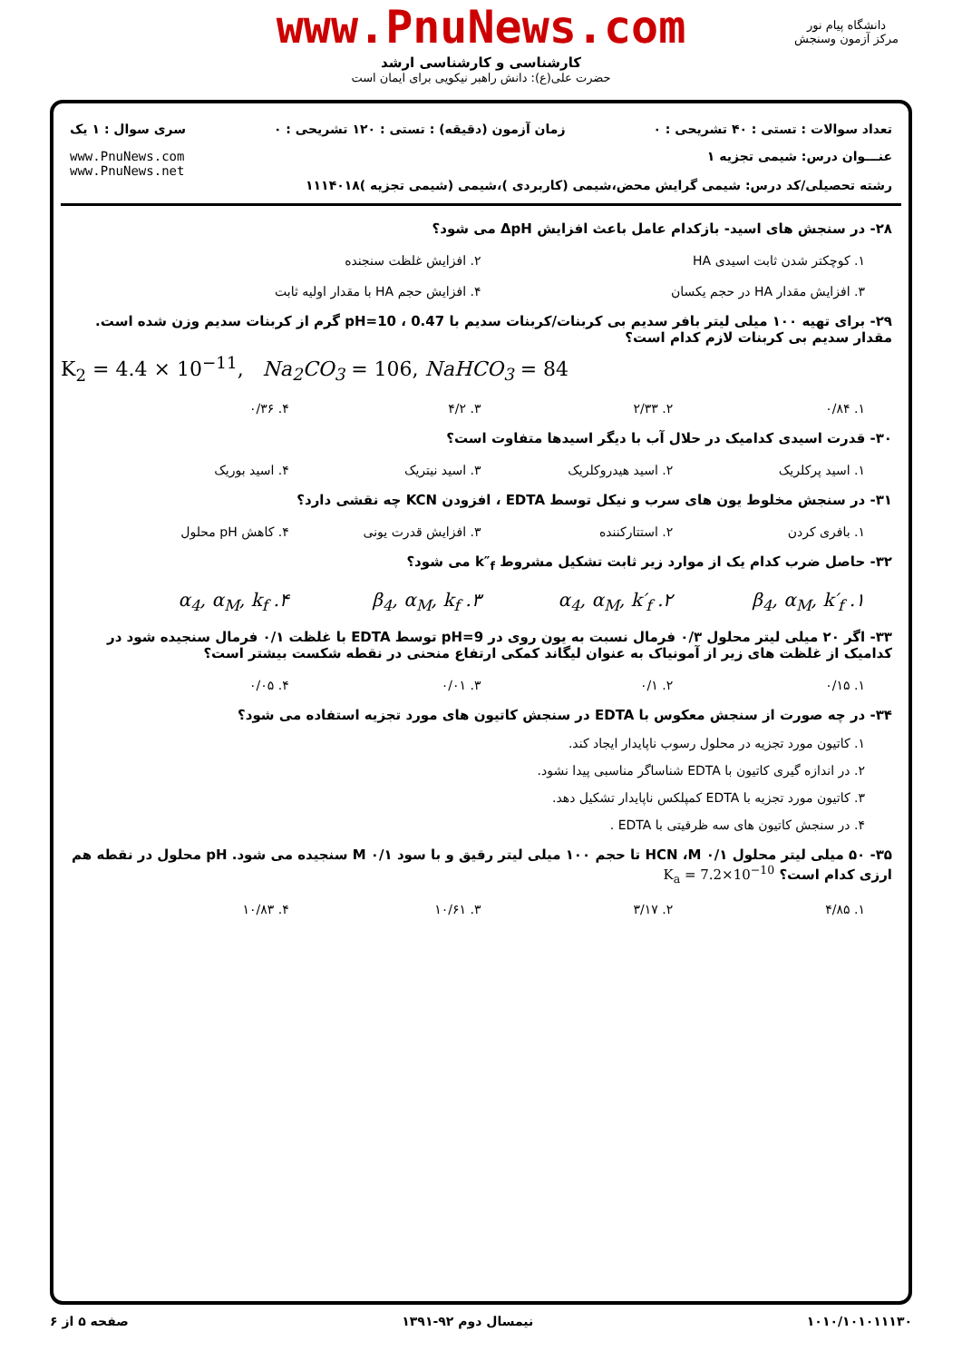www.PnuNews.com
کارشناسی و کارشناسی ارشد
حضرت علی(ع): دانش راهبر نیکویی برای ایمان است
دانشگاه پیام نور
مرکز آزمون وسنجش
تعداد سوالات : تستی : ۴۰ تشریحی : ۰ زمان آزمون (دقیقه) : تستی : ۱۲۰ تشریحی : ۰ سری سوال : ۱ یک
عنـــوان درس: شیمی تجزیه ۱
رشته تحصیلی/کد درس: شیمی گرایش محض،شیمی (کاربردی )،شیمی (شیمی تجزیه )۱۱۱۴۰۱۸ www.PnuNews.com
www.PnuNews.net
۲۸- در سنجش های اسید- بازکدام عامل باعث افزایش ΔpH می شود؟
۱. کوچکتر شدن ثابت اسیدی HA ۲. افزایش غلظت سنجنده
۳. افزایش مقدار HA در حجم یکسان ۴. افزایش حجم HA با مقدار اولیه ثابت
۲۹- برای تهیه ۱۰۰ میلی لیتر بافر سدیم بی کربنات/کربنات سدیم با pH=10 ، 0.47 گرم از کربنات سدیم وزن شده است. مقدار سدیم بی کربنات لازم کدام است؟
K<sub>2</sub> = 4.4 × 10<sup>−11</sup>, Na<sub>2</sub>CO<sub>3</sub> = 106, NaHCO<sub>3</sub> = 84
۱. ۰/۸۴ ۲. ۲/۳۳ ۳. ۴/۲ ۴. ۰/۳۶
۳۰- قدرت اسیدی کدامیک در حلال آب با دیگر اسیدها متفاوت است؟
۱. اسید پرکلریک ۲. اسید هیدروکلریک ۳. اسید نیتریک ۴. اسید بوریک
۳۱- در سنجش مخلوط یون های سرب و نیکل توسط EDTA ، افزودن KCN چه نقشی دارد؟
۱. بافری کردن ۲. استتارکننده ۳. افزایش قدرت یونی ۴. کاهش pH محلول
۳۲- حاصل ضرب کدام یک از موارد زیر ثابت تشکیل مشروط k″<sub>f</sub> می شود؟
۱. β<sub>4</sub>, α<sub>M</sub>, k′<sub>f</sub> ۲. α<sub>4</sub>, α<sub>M</sub>, k′<sub>f</sub> ۳. β<sub>4</sub>, α<sub>M</sub>, k<sub>f</sub> ۴. α<sub>4</sub>, α<sub>M</sub>, k<sub>f</sub>
۳۳- اگر ۲۰ میلی لیتر محلول ۰/۳ فرمال نسبت به یون روی در pH=9 توسط EDTA با غلظت ۰/۱ فرمال سنجیده شود در کدامیک از غلظت های زیر از آمونیاک به عنوان لیگاند کمکی ارتفاع منحنی در نقطه شکست بیشتر است؟
۱. ۰/۱۵ ۲. ۰/۱ ۳. ۰/۰۱ ۴. ۰/۰۵
۳۴- در چه صورت از سنجش معکوس با EDTA در سنجش کاتیون های مورد تجزیه استفاده می شود؟
۱. کاتیون مورد تجزیه در محلول رسوب ناپایدار ایجاد کند.
۲. در اندازه گیری کاتیون با EDTA شناساگر مناسبی پیدا نشود.
۳. کاتیون مورد تجزیه با EDTA کمپلکس ناپایدار تشکیل دهد.
۴. در سنجش کاتیون های سه ظرفیتی با EDTA .
۳۵- ۵۰ میلی لیتر محلول HCN ،M ۰/۱ تا حجم ۱۰۰ میلی لیتر رقیق و با سود M ۰/۱ سنجیده می شود. pH محلول در نقطه هم ارزی کدام است؟ K<sub>a</sub> = 7.2×10<sup>−10</sup>
۱. ۴/۸۵ ۲. ۳/۱۷ ۳. ۱۰/۶۱ ۴. ۱۰/۸۳
۱۰۱۰/۱۰۱۰۱۱۱۳۰ نیمسال دوم ۹۲-۱۳۹۱ صفحه ۵ از ۶